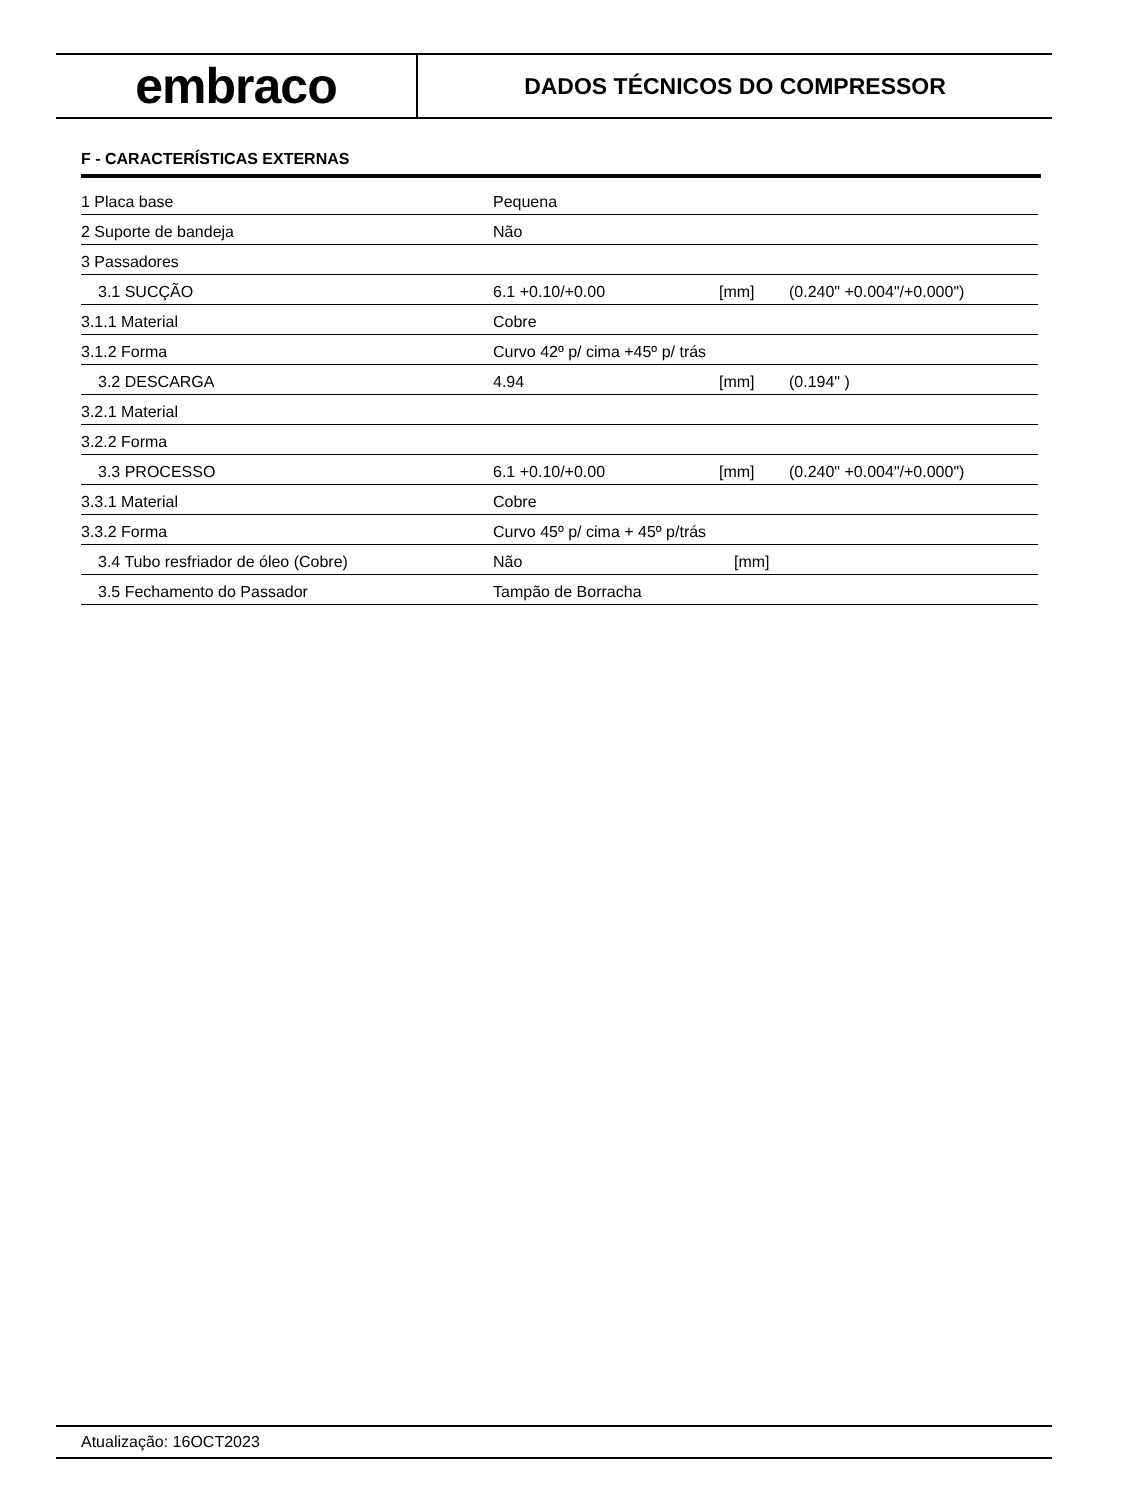embraco
DADOS TÉCNICOS DO COMPRESSOR
F - CARACTERÍSTICAS EXTERNAS
| 1 Placa base | Pequena | | |
| 2 Suporte de bandeja | Não | | |
| 3 Passadores | | | |
| 3.1 SUCÇÃO | 6.1 +0.10/+0.00 | [mm] | (0.240" +0.004"/+0.000") |
| 3.1.1 Material | Cobre | | |
| 3.1.2 Forma | Curvo 42º p/ cima +45º p/ trás | | |
| 3.2 DESCARGA | 4.94 | [mm] | (0.194" ) |
| 3.2.1 Material | | | |
| 3.2.2 Forma | | | |
| 3.3 PROCESSO | 6.1 +0.10/+0.00 | [mm] | (0.240" +0.004"/+0.000") |
| 3.3.1 Material | Cobre | | |
| 3.3.2 Forma | Curvo 45º p/ cima + 45º p/trás | | |
| 3.4 Tubo resfriador de óleo (Cobre) | Não | [mm] | |
| 3.5 Fechamento do Passador | Tampão de Borracha | | |
Atualização: 16OCT2023